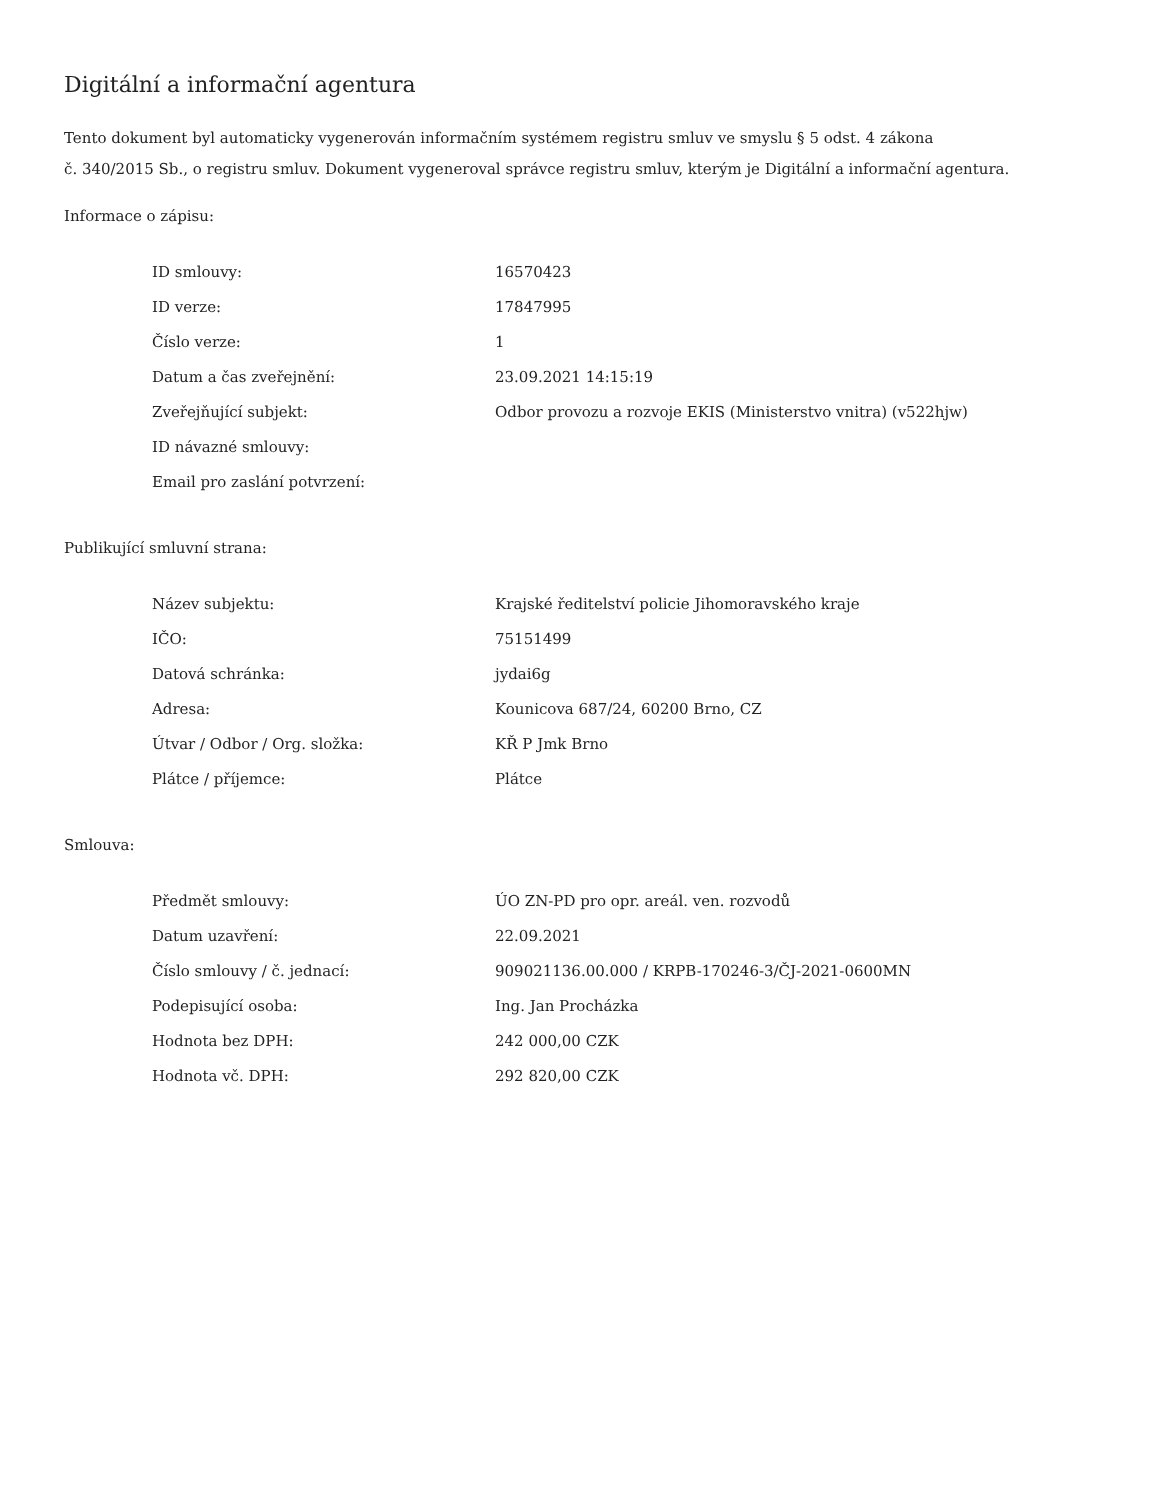Digitální a informační agentura
Tento dokument byl automaticky vygenerován informačním systémem registru smluv ve smyslu § 5 odst. 4 zákona
č. 340/2015 Sb., o registru smluv. Dokument vygeneroval správce registru smluv, kterým je Digitální a informační agentura.
Informace o zápisu:
| ID smlouvy: | 16570423 |
| ID verze: | 17847995 |
| Číslo verze: | 1 |
| Datum a čas zveřejnění: | 23.09.2021 14:15:19 |
| Zveřejňující subjekt: | Odbor provozu a rozvoje EKIS (Ministerstvo vnitra) (v522hjw) |
| ID návazné smlouvy: | |
| Email pro zaslání potvrzení: | |
Publikující smluvní strana:
| Název subjektu: | Krajské ředitelství policie Jihomoravského kraje |
| IČO: | 75151499 |
| Datová schránka: | jydai6g |
| Adresa: | Kounicova 687/24, 60200 Brno, CZ |
| Útvar / Odbor / Org. složka: | KŘ P Jmk Brno |
| Plátce / příjemce: | Plátce |
Smlouva:
| Předmět smlouvy: | ÚO ZN-PD pro opr. areál. ven. rozvodů |
| Datum uzavření: | 22.09.2021 |
| Číslo smlouvy / č. jednací: | 909021136.00.000 / KRPB-170246-3/ČJ-2021-0600MN |
| Podepisující osoba: | Ing. Jan Procházka |
| Hodnota bez DPH: | 242 000,00 CZK |
| Hodnota vč. DPH: | 292 820,00 CZK |